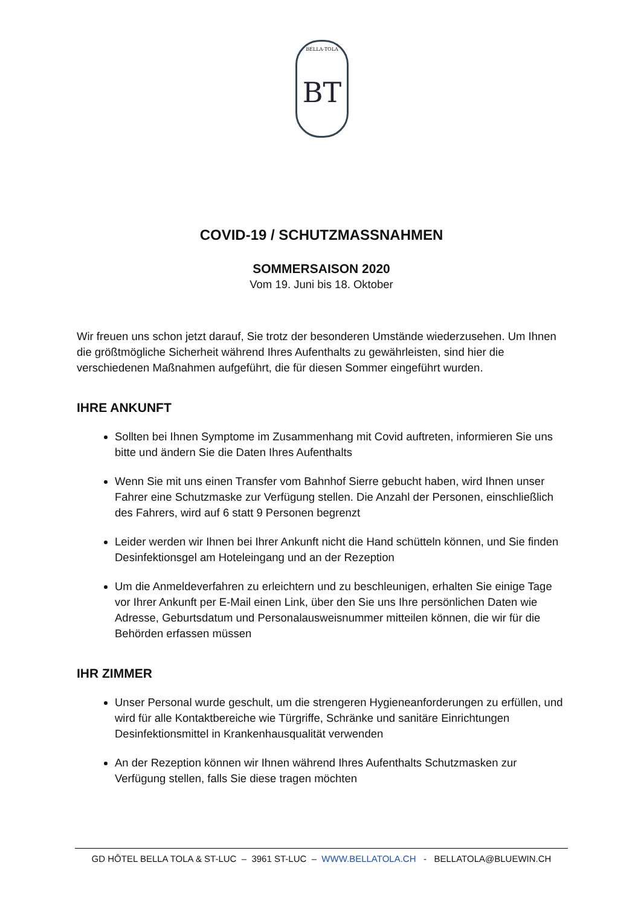BELLA-TOLA
BT
COVID-19 / SCHUTZMASSNAHMEN
SOMMERSAISON 2020
Vom 19. Juni bis 18. Oktober
Wir freuen uns schon jetzt darauf, Sie trotz der besonderen Umstände wiederzusehen. Um Ihnen die größtmögliche Sicherheit während Ihres Aufenthalts zu gewährleisten, sind hier die verschiedenen Maßnahmen aufgeführt, die für diesen Sommer eingeführt wurden.
IHRE ANKUNFT
Sollten bei Ihnen Symptome im Zusammenhang mit Covid auftreten, informieren Sie uns bitte und ändern Sie die Daten Ihres Aufenthalts
Wenn Sie mit uns einen Transfer vom Bahnhof Sierre gebucht haben, wird Ihnen unser Fahrer eine Schutzmaske zur Verfügung stellen. Die Anzahl der Personen, einschließlich des Fahrers, wird auf 6 statt 9 Personen begrenzt
Leider werden wir Ihnen bei Ihrer Ankunft nicht die Hand schütteln können, und Sie finden Desinfektionsgel am Hoteleingang und an der Rezeption
Um die Anmeldeverfahren zu erleichtern und zu beschleunigen, erhalten Sie einige Tage vor Ihrer Ankunft per E-Mail einen Link, über den Sie uns Ihre persönlichen Daten wie Adresse, Geburtsdatum und Personalausweisnummer mitteilen können, die wir für die Behörden erfassen müssen
IHR ZIMMER
Unser Personal wurde geschult, um die strengeren Hygieneanforderungen zu erfüllen, und wird für alle Kontaktbereiche wie Türgriffe, Schränke und sanitäre Einrichtungen Desinfektionsmittel in Krankenhausqualität verwenden
An der Rezeption können wir Ihnen während Ihres Aufenthalts Schutzmasken zur Verfügung stellen, falls Sie diese tragen möchten
GD HÔTEL BELLA TOLA & ST-LUC – 3961 ST-LUC – WWW.BELLATOLA.CH - BELLATOLA@BLUEWIN.CH